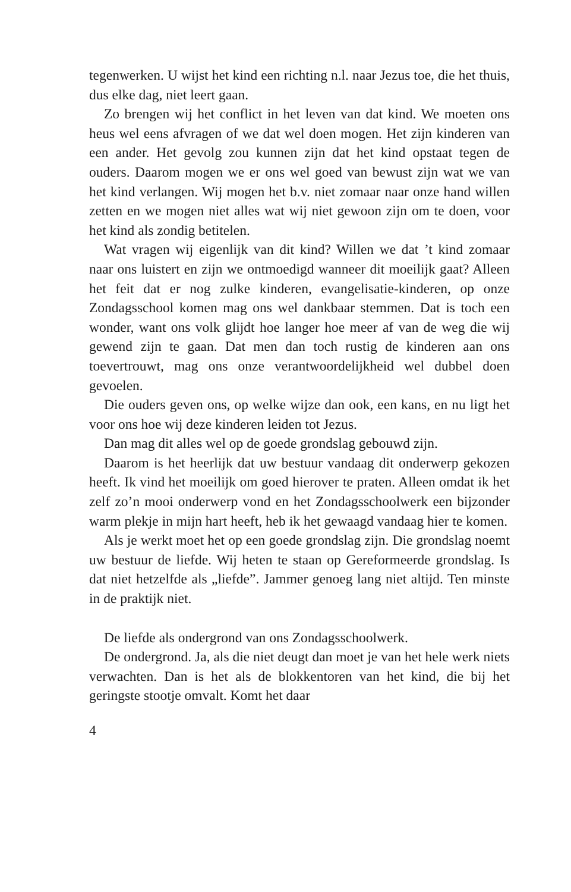tegenwerken. U wijst het kind een richting n.l. naar Jezus toe, die het thuis, dus elke dag, niet leert gaan.
Zo brengen wij het conflict in het leven van dat kind. We moeten ons heus wel eens afvragen of we dat wel doen mogen. Het zijn kinderen van een ander. Het gevolg zou kunnen zijn dat het kind opstaat tegen de ouders. Daarom mogen we er ons wel goed van bewust zijn wat we van het kind verlangen. Wij mogen het b.v. niet zomaar naar onze hand willen zetten en we mogen niet alles wat wij niet gewoon zijn om te doen, voor het kind als zondig betitelen.
Wat vragen wij eigenlijk van dit kind? Willen we dat ’t kind zomaar naar ons luistert en zijn we ontmoedigd wanneer dit moeilijk gaat? Alleen het feit dat er nog zulke kinderen, evangelisatie-kinderen, op onze Zondagsschool komen mag ons wel dankbaar stemmen. Dat is toch een wonder, want ons volk glijdt hoe langer hoe meer af van de weg die wij gewend zijn te gaan. Dat men dan toch rustig de kinderen aan ons toevertrouwt, mag ons onze verantwoordelijkheid wel dubbel doen gevoelen.
Die ouders geven ons, op welke wijze dan ook, een kans, en nu ligt het voor ons hoe wij deze kinderen leiden tot Jezus.
Dan mag dit alles wel op de goede grondslag gebouwd zijn.
Daarom is het heerlijk dat uw bestuur vandaag dit onderwerp gekozen heeft. Ik vind het moeilijk om goed hierover te praten. Alleen omdat ik het zelf zo’n mooi onderwerp vond en het Zondagsschoolwerk een bijzonder warm plekje in mijn hart heeft, heb ik het gewaagd vandaag hier te komen.
Als je werkt moet het op een goede grondslag zijn. Die grondslag noemt uw bestuur de liefde. Wij heten te staan op Gereformeerde grondslag. Is dat niet hetzelfde als „liefde”. Jammer genoeg lang niet altijd. Ten minste in de praktijk niet.
De liefde als ondergrond van ons Zondagsschoolwerk.
De ondergrond. Ja, als die niet deugt dan moet je van het hele werk niets verwachten. Dan is het als de blokkentoren van het kind, die bij het geringste stootje omvalt. Komt het daar
4